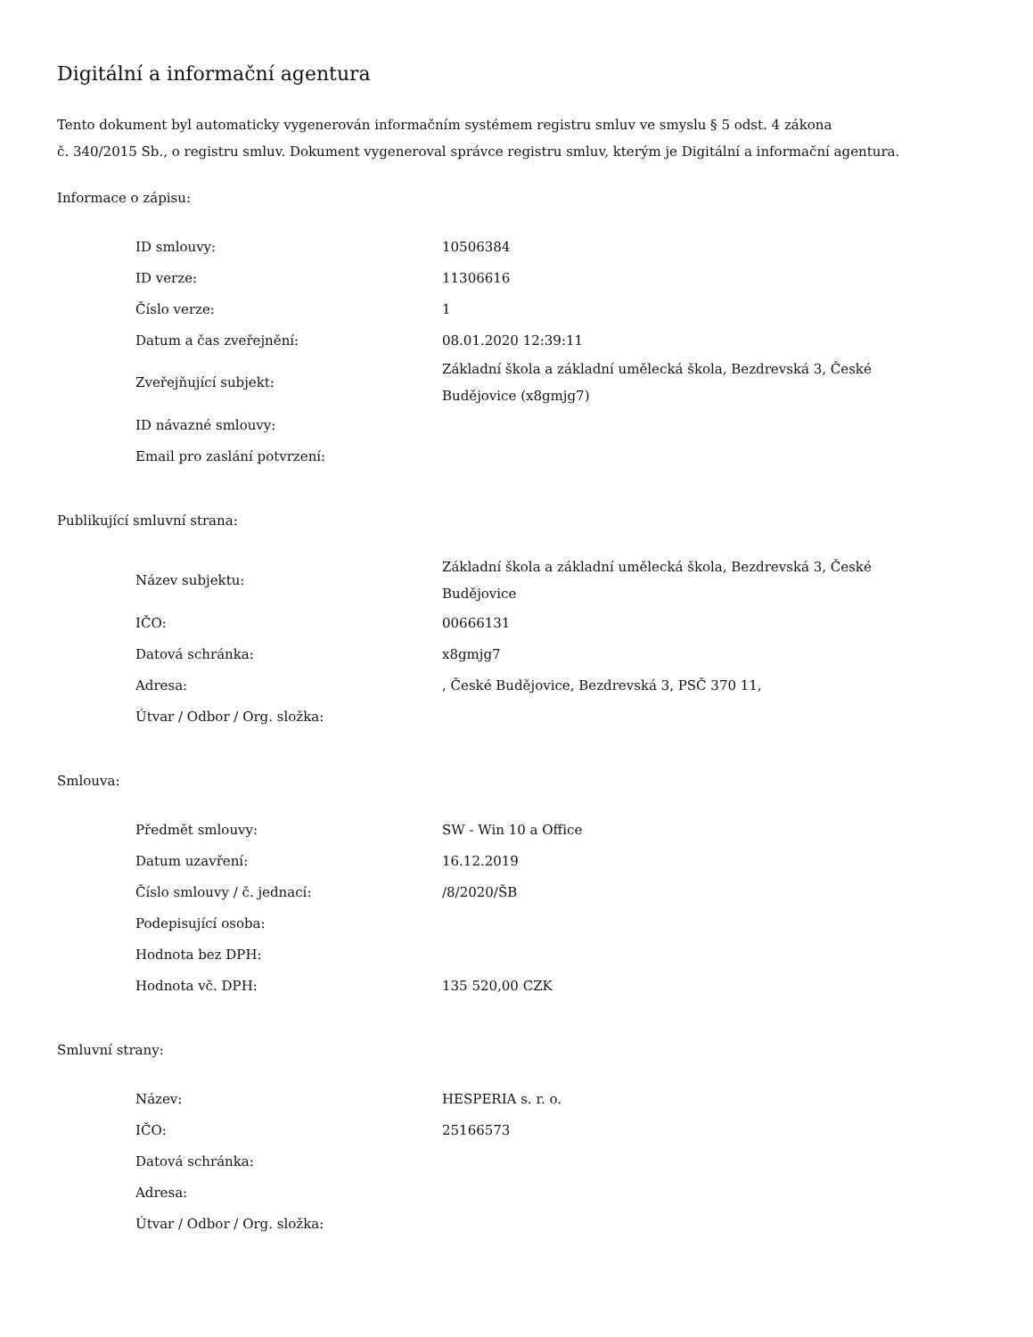Digitální a informační agentura
Tento dokument byl automaticky vygenerován informačním systémem registru smluv ve smyslu § 5 odst. 4 zákona
č. 340/2015 Sb., o registru smluv. Dokument vygeneroval správce registru smluv, kterým je Digitální a informační agentura.
Informace o zápisu:
| ID smlouvy: | 10506384 |
| ID verze: | 11306616 |
| Číslo verze: | 1 |
| Datum a čas zveřejnění: | 08.01.2020 12:39:11 |
| Zveřejňující subjekt: | Základní škola a základní umělecká škola, Bezdrevská 3, České Budějovice (x8gmjg7) |
| ID návazné smlouvy: | |
| Email pro zaslání potvrzení: | |
Publikující smluvní strana:
| Název subjektu: | Základní škola a základní umělecká škola, Bezdrevská 3, České Budějovice |
| IČO: | 00666131 |
| Datová schránka: | x8gmjg7 |
| Adresa: | , České Budějovice, Bezdrevská 3, PSČ 370 11, |
| Útvar / Odbor / Org. složka: | |
Smlouva:
| Předmět smlouvy: | SW - Win 10 a Office |
| Datum uzavření: | 16.12.2019 |
| Číslo smlouvy / č. jednací: | /8/2020/ŠB |
| Podepisující osoba: | |
| Hodnota bez DPH: | |
| Hodnota vč. DPH: | 135 520,00 CZK |
Smluvní strany:
| Název: | HESPERIA s. r. o. |
| IČO: | 25166573 |
| Datová schránka: | |
| Adresa: | |
| Útvar / Odbor / Org. složka: | |